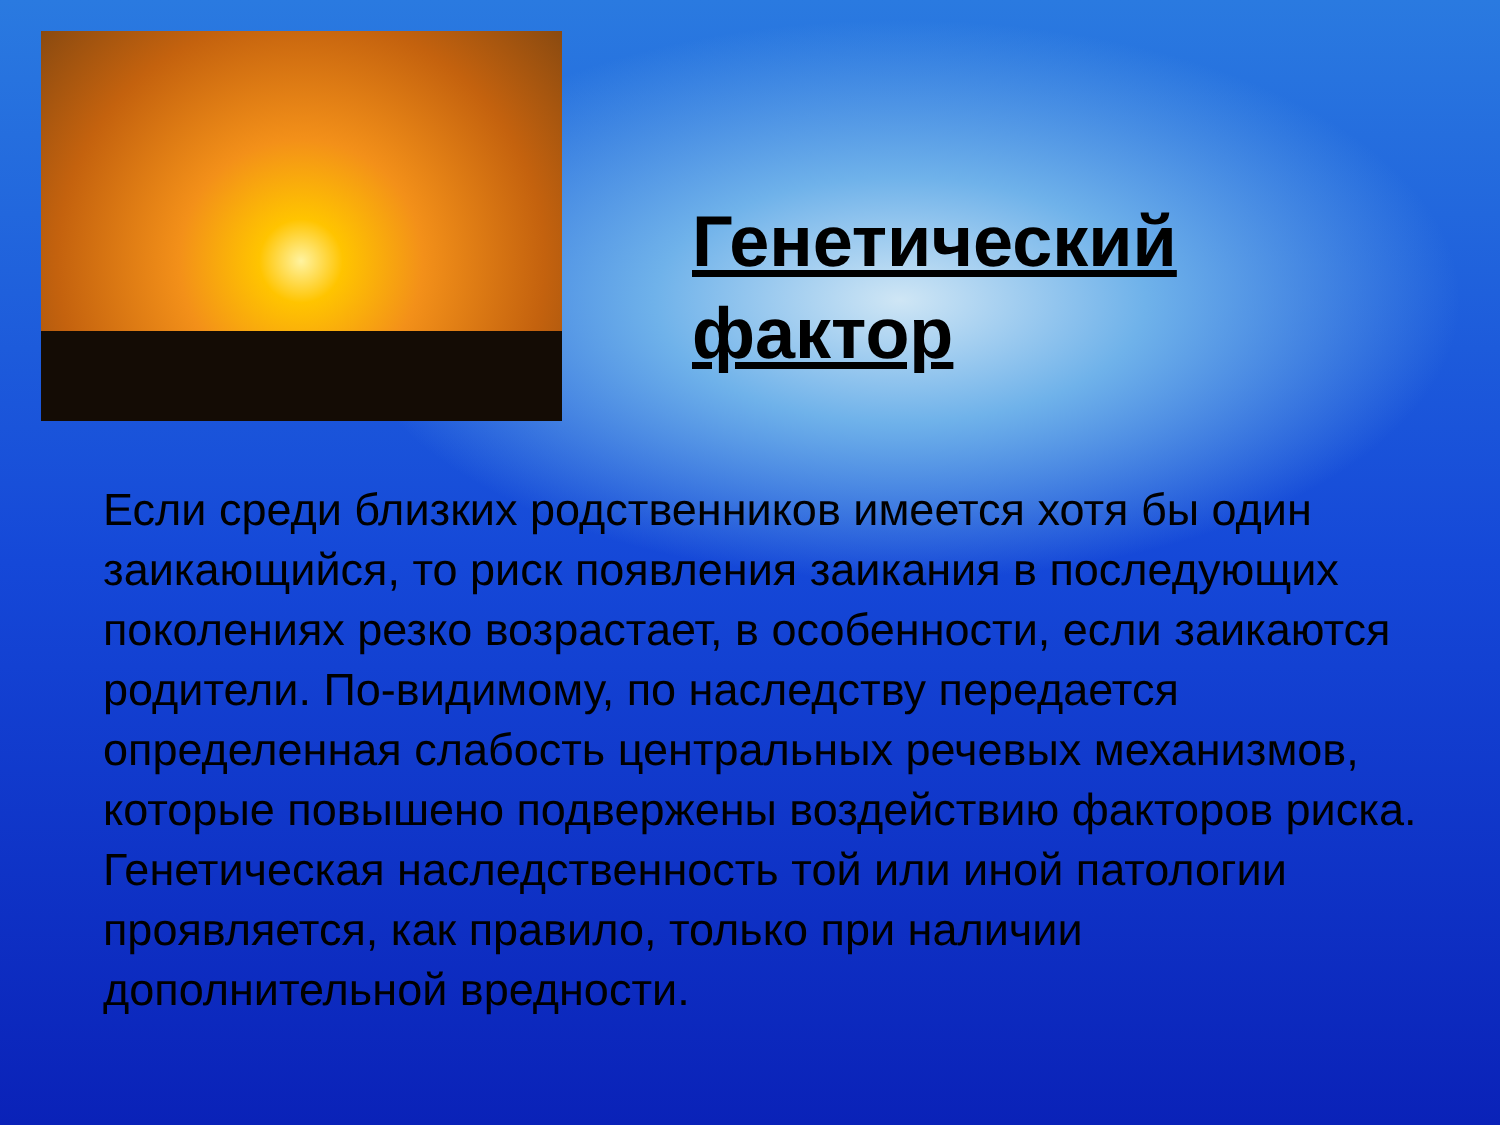Генетический
фактор
Если среди близких родственников имеется хотя бы один заикающийся, то риск появления заикания в последующих поколениях резко возрастает, в особенности, если заикаются родители. По-видимому, по наследству передается определенная слабость центральных речевых механизмов, которые повышено подвержены воздействию факторов риска. Генетическая наследственность той или иной патологии проявляется, как правило, только при наличии дополнительной вредности.